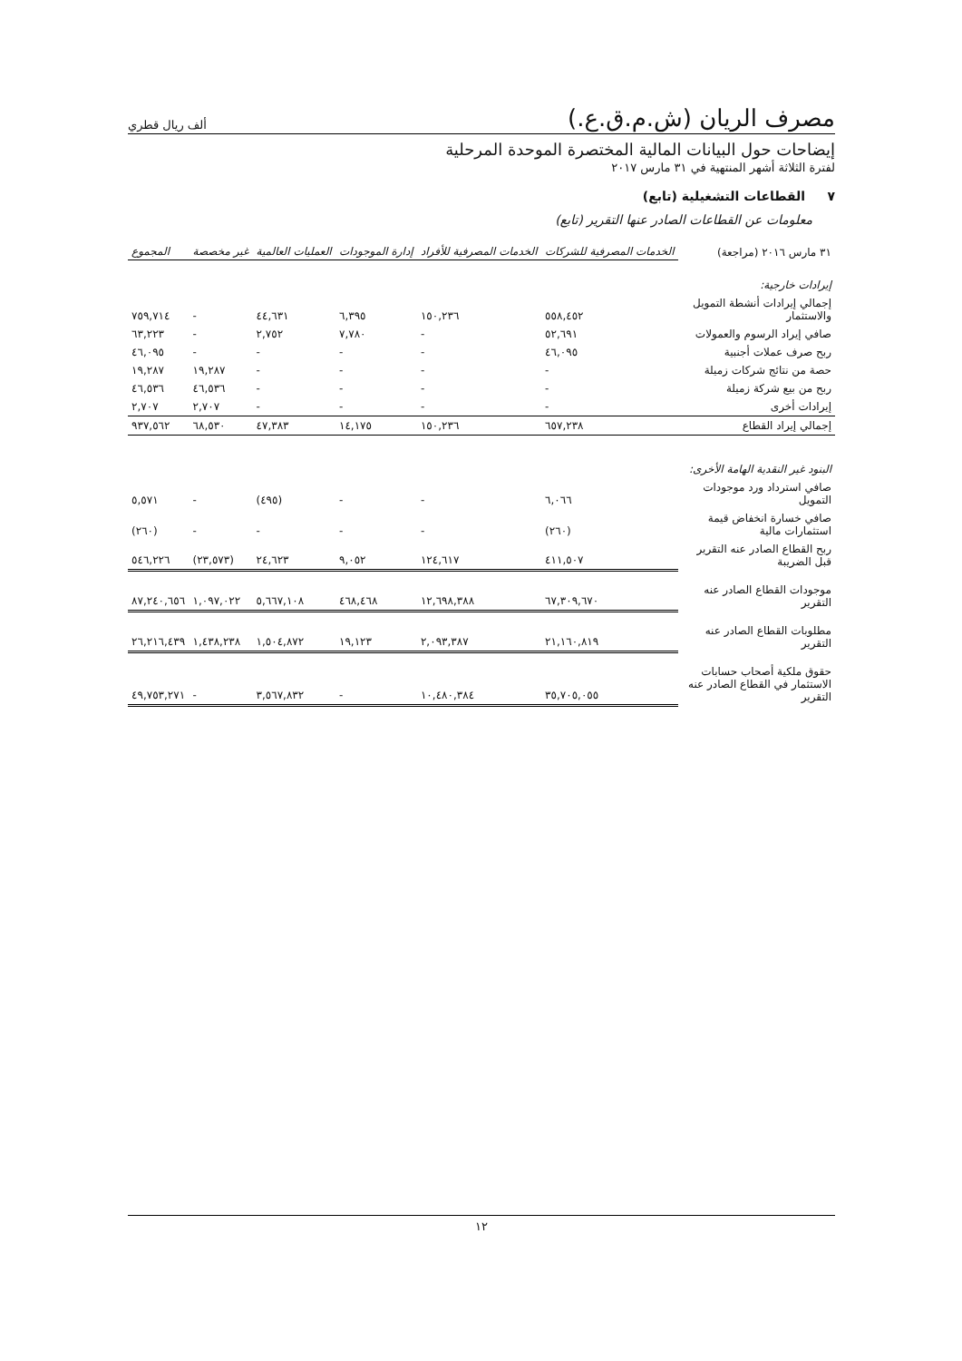مصرف الريان (ش.م.ق.ع.) ألف ريال قطري
إيضاحات حول البيانات المالية المختصرة الموحدة المرحلية
لفترة الثلاثة أشهر المنتهية في ٣١ مارس ٢٠١٧
٧ القطاعات التشغيلية (تابع)
معلومات عن القطاعات الصادر عنها التقرير (تابع)
| ٣١ مارس ٢٠١٦ (مراجعة) | الخدمات المصرفية للشركات | الخدمات المصرفية للأفراد | إدارة الموجودات | العمليات العالمية | غير مخصصة | المجموع |
| --- | --- | --- | --- | --- | --- | --- |
| إيرادات خارجية: | | | | | | |
| إجمالي إيرادات أنشطة التمويل والاستثمار | ٥٥٨,٤٥٢ | ١٥٠,٢٣٦ | ٦,٣٩٥ | ٤٤,٦٣١ | - | ٧٥٩,٧١٤ |
| صافي إيراد الرسوم والعمولات | ٥٢,٦٩١ | - | ٧,٧٨٠ | ٢,٧٥٢ | - | ٦٣,٢٢٣ |
| ربح صرف عملات أجنبية | ٤٦,٠٩٥ | - | - | - | - | ٤٦,٠٩٥ |
| حصة من نتائج شركات زميلة | - | - | - | - | ١٩,٢٨٧ | ١٩,٢٨٧ |
| ربح من بيع شركة زميلة | - | - | - | - | ٤٦,٥٣٦ | ٤٦,٥٣٦ |
| إيرادات أخرى | - | - | - | - | ٢,٧٠٧ | ٢,٧٠٧ |
| إجمالي إيراد القطاع | ٦٥٧,٢٣٨ | ١٥٠,٢٣٦ | ١٤,١٧٥ | ٤٧,٣٨٣ | ٦٨,٥٣٠ | ٩٣٧,٥٦٢ |
| البنود غير النقدية الهامة الأخرى: | | | | | | |
| صافي استرداد ورد موجودات التمويل | ٦,٠٦٦ | - | - | (٤٩٥) | - | ٥,٥٧١ |
| صافي خسارة انخفاض قيمة استثمارات مالية | (٢٦٠) | - | - | - | - | (٢٦٠) |
| ربح القطاع الصادر عنه التقرير قبل الضريبة | ٤١١,٥٠٧ | ١٢٤,٦١٧ | ٩,٠٥٢ | ٢٤,٦٢٣ | (٢٣,٥٧٣) | ٥٤٦,٢٢٦ |
| موجودات القطاع الصادر عنه التقرير | ٦٧,٣٠٩,٦٧٠ | ١٢,٦٩٨,٣٨٨ | ٤٦٨,٤٦٨ | ٥,٦٦٧,١٠٨ | ١,٠٩٧,٠٢٢ | ٨٧,٢٤٠,٦٥٦ |
| مطلوبات القطاع الصادر عنه التقرير | ٢١,١٦٠,٨١٩ | ٢,٠٩٣,٣٨٧ | ١٩,١٢٣ | ١,٥٠٤,٨٧٢ | ١,٤٣٨,٢٣٨ | ٢٦,٢١٦,٤٣٩ |
| حقوق ملكية أصحاب حسابات الاستثمار في القطاع الصادر عنه التقرير | ٣٥,٧٠٥,٠٥٥ | ١٠,٤٨٠,٣٨٤ | - | ٣,٥٦٧,٨٣٢ | - | ٤٩,٧٥٣,٢٧١ |
١٢